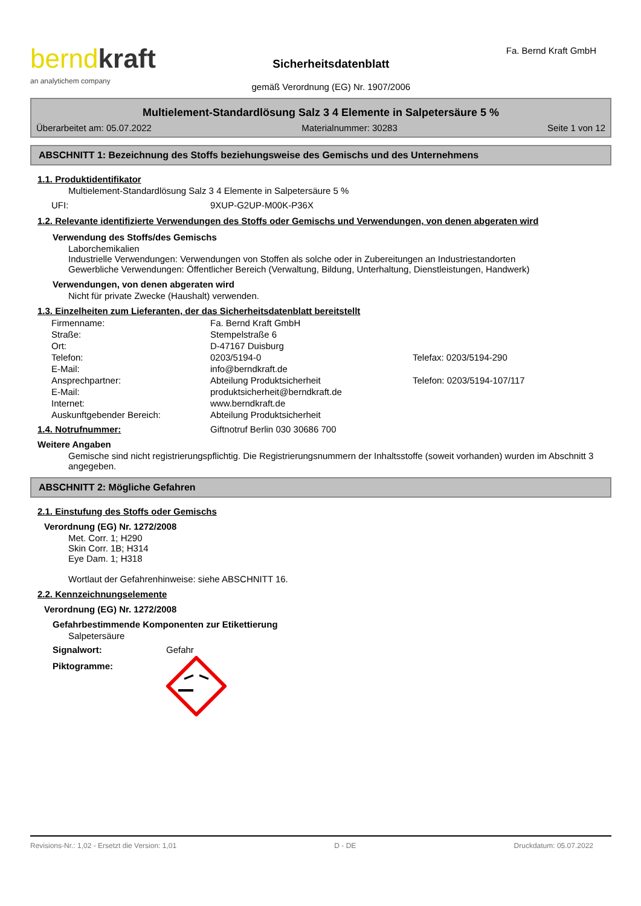bernd kraft
an analytichem company
Sicherheitsdatenblatt
gemäß Verordnung (EG) Nr. 1907/2006
Fa. Bernd Kraft GmbH
Multielement-Standardlösung Salz 3 4 Elemente in Salpetersäure 5 %
Überarbeitet am: 05.07.2022 Materialnummer: 30283 Seite 1 von 12
ABSCHNITT 1: Bezeichnung des Stoffs beziehungsweise des Gemischs und des Unternehmens
1.1. Produktidentifikator
Multielement-Standardlösung Salz 3 4 Elemente in Salpetersäure 5 %
| UFI: | 9XUP-G2UP-M00K-P36X |
1.2. Relevante identifizierte Verwendungen des Stoffs oder Gemischs und Verwendungen, von denen abgeraten wird
Verwendung des Stoffs/des Gemischs
Laborchemikalien
Industrielle Verwendungen: Verwendungen von Stoffen als solche oder in Zubereitungen an Industriestandorten
Gewerbliche Verwendungen: Öffentlicher Bereich (Verwaltung, Bildung, Unterhaltung, Dienstleistungen, Handwerk)
Verwendungen, von denen abgeraten wird
Nicht für private Zwecke (Haushalt) verwenden.
1.3. Einzelheiten zum Lieferanten, der das Sicherheitsdatenblatt bereitstellt
| Firmenname: | Fa. Bernd Kraft GmbH | |
| Straße: | Stempelstraße 6 | |
| Ort: | D-47167 Duisburg | |
| Telefon: | 0203/5194-0 | Telefax: 0203/5194-290 |
| E-Mail: | info@berndkraft.de | |
| Ansprechpartner: | Abteilung Produktsicherheit | Telefon: 0203/5194-107/117 |
| E-Mail: | produktsicherheit@berndkraft.de | |
| Internet: | www.berndkraft.de | |
| Auskunftgebender Bereich: | Abteilung Produktsicherheit | |
1.4. Notrufnummer: Giftnotruf Berlin 030 30686 700
Weitere Angaben
Gemische sind nicht registrierungspflichtig. Die Registrierungsnummern der Inhaltsstoffe (soweit vorhanden) wurden im Abschnitt 3 angegeben.
ABSCHNITT 2: Mögliche Gefahren
2.1. Einstufung des Stoffs oder Gemischs
Verordnung (EG) Nr. 1272/2008
Met. Corr. 1; H290
Skin Corr. 1B; H314
Eye Dam. 1; H318
Wortlaut der Gefahrenhinweise: siehe ABSCHNITT 16.
2.2. Kennzeichnungselemente
Verordnung (EG) Nr. 1272/2008
Gefahrbestimmende Komponenten zur Etikettierung
Salpetersäure
Signalwort: Gefahr
Piktogramme:
Revisions-Nr.: 1,02 - Ersetzt die Version: 1,01 D - DE Druckdatum: 05.07.2022